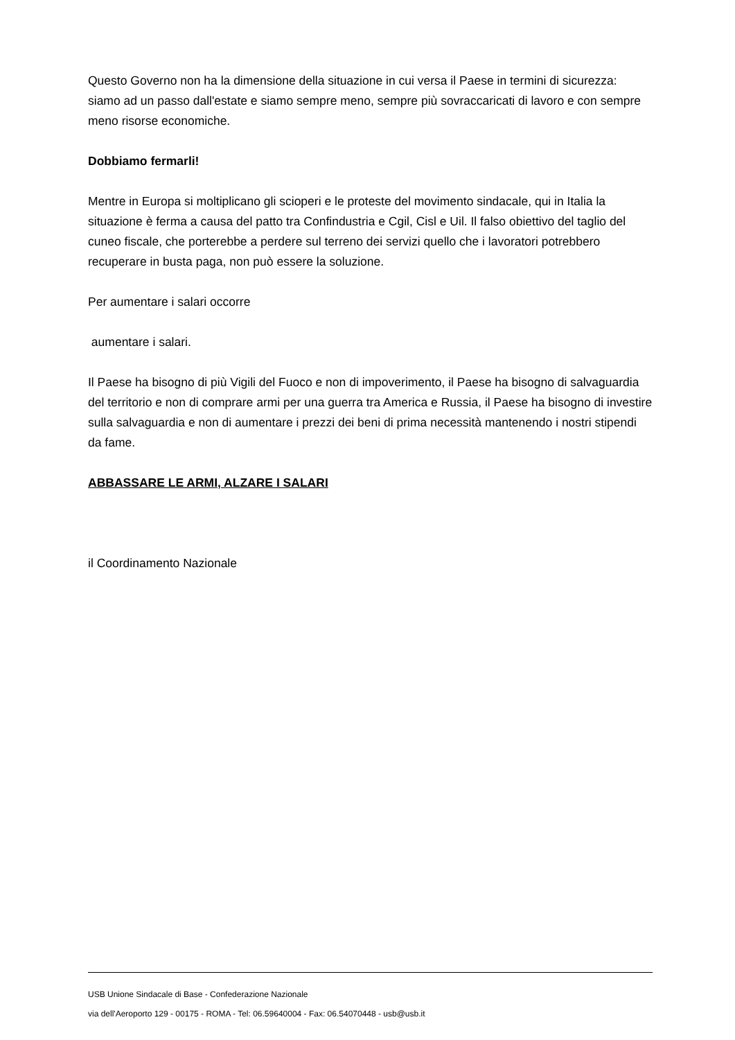Questo Governo non ha la dimensione della situazione in cui versa il Paese in termini di sicurezza: siamo ad un passo dall'estate e siamo sempre meno, sempre più sovraccaricati di lavoro e con sempre meno risorse economiche.
Dobbiamo fermarli!
Mentre in Europa si moltiplicano gli scioperi e le proteste del movimento sindacale, qui in Italia la situazione è ferma a causa del patto tra Confindustria e Cgil, Cisl e Uil. Il falso obiettivo del taglio del cuneo fiscale, che porterebbe a perdere sul terreno dei servizi quello che i lavoratori potrebbero recuperare in busta paga, non può essere la soluzione.
Per aumentare i salari occorre
aumentare i salari.
Il Paese ha bisogno di più Vigili del Fuoco e non di impoverimento, il Paese ha bisogno di salvaguardia del territorio e non di comprare armi per una guerra tra America e Russia, il Paese ha bisogno di investire sulla salvaguardia e non di aumentare i prezzi dei beni di prima necessità mantenendo i nostri stipendi da fame.
ABBASSARE LE ARMI, ALZARE I SALARI
il Coordinamento Nazionale
USB Unione Sindacale di Base - Confederazione Nazionale
via dell'Aeroporto 129 - 00175 - ROMA - Tel: 06.59640004 - Fax: 06.54070448 - usb@usb.it